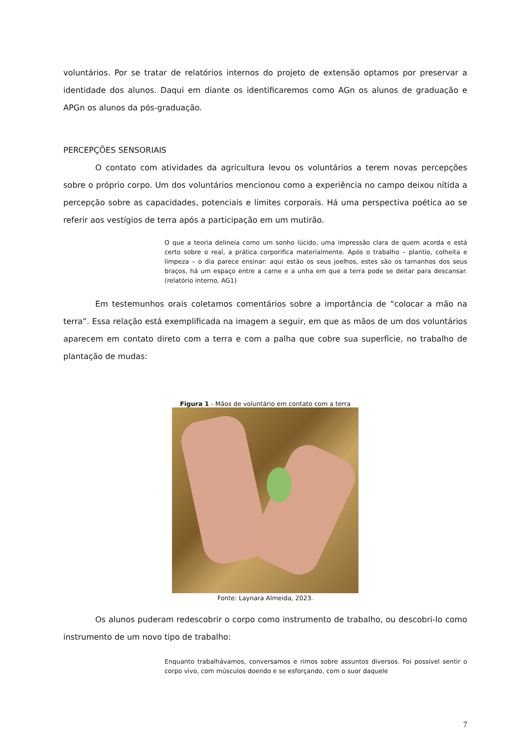voluntários. Por se tratar de relatórios internos do projeto de extensão optamos por preservar a identidade dos alunos. Daqui em diante os identificaremos como AGn os alunos de graduação e APGn os alunos da pós-graduação.
PERCEPÇÕES SENSORIAIS
O contato com atividades da agricultura levou os voluntários a terem novas percepções sobre o próprio corpo. Um dos voluntários mencionou como a experiência no campo deixou nítida a percepção sobre as capacidades, potenciais e limites corporais. Há uma perspectiva poética ao se referir aos vestígios de terra após a participação em um mutirão.
O que a teoria delineia como um sonho lúcido, uma impressão clara de quem acorda e está certo sobre o real, a prática corporifica materialmente. Após o trabalho – plantio, colheita e limpeza – o dia parece ensinar: aqui estão os seus joelhos, estes são os tamanhos dos seus braços, há um espaço entre a carne e a unha em que a terra pode se deitar para descansar. (relatório interno, AG1)
Em testemunhos orais coletamos comentários sobre a importância de “colocar a mão na terra”. Essa relação está exemplificada na imagem a seguir, em que as mãos de um dos voluntários aparecem em contato direto com a terra e com a palha que cobre sua superfície, no trabalho de plantação de mudas:
Figura 1 - Mãos de voluntário em contato com a terra
Fonte: Laynara Almeida, 2023.
Os alunos puderam redescobrir o corpo como instrumento de trabalho, ou descobri-lo como instrumento de um novo tipo de trabalho:
Enquanto trabalhávamos, conversamos e rimos sobre assuntos diversos. Foi possível sentir o corpo vivo, com músculos doendo e se esforçando, com o suor daquele
7